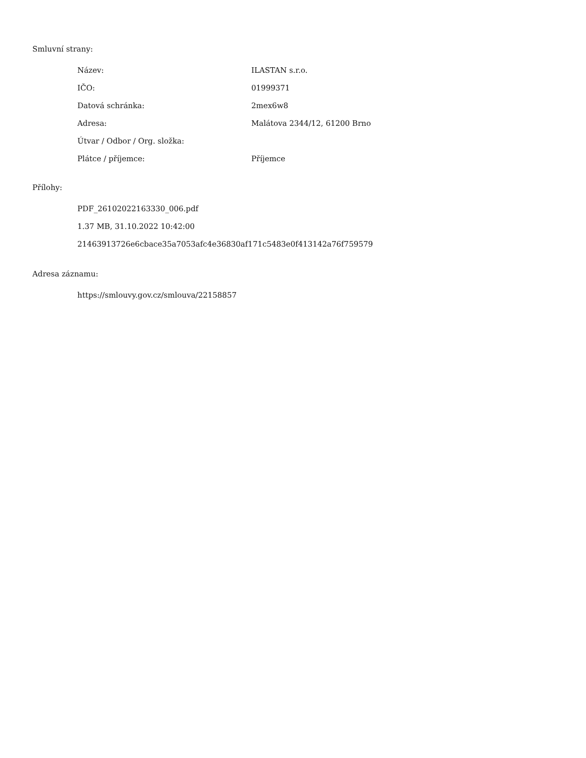Smluvní strany:
| Název: | ILASTAN s.r.o. |
| IČO: | 01999371 |
| Datová schránka: | 2mex6w8 |
| Adresa: | Malátova 2344/12, 61200 Brno |
| Útvar / Odbor / Org. složka: | |
| Plátce / příjemce: | Příjemce |
Přílohy:
PDF_26102022163330_006.pdf
1.37 MB, 31.10.2022 10:42:00
21463913726e6cbace35a7053afc4e36830af171c5483e0f413142a76f759579
Adresa záznamu:
https://smlouvy.gov.cz/smlouva/22158857